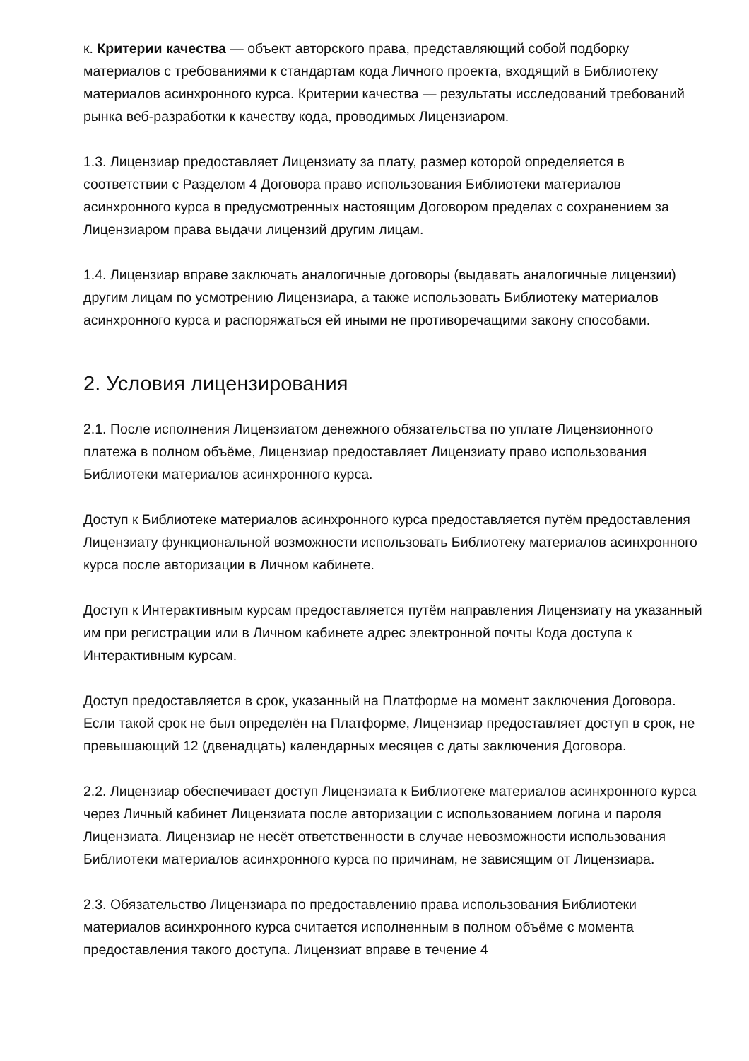к. Критерии качества — объект авторского права, представляющий собой подборку материалов с требованиями к стандартам кода Личного проекта, входящий в Библиотеку материалов асинхронного курса. Критерии качества — результаты исследований требований рынка веб-разработки к качеству кода, проводимых Лицензиаром.
1.3. Лицензиар предоставляет Лицензиату за плату, размер которой определяется в соответствии с Разделом 4 Договора право использования Библиотеки материалов асинхронного курса в предусмотренных настоящим Договором пределах с сохранением за Лицензиаром права выдачи лицензий другим лицам.
1.4. Лицензиар вправе заключать аналогичные договоры (выдавать аналогичные лицензии) другим лицам по усмотрению Лицензиара, а также использовать Библиотеку материалов асинхронного курса и распоряжаться ей иными не противоречащими закону способами.
2. Условия лицензирования
2.1. После исполнения Лицензиатом денежного обязательства по уплате Лицензионного платежа в полном объёме, Лицензиар предоставляет Лицензиату право использования Библиотеки материалов асинхронного курса.
Доступ к Библиотеке материалов асинхронного курса предоставляется путём предоставления Лицензиату функциональной возможности использовать Библиотеку материалов асинхронного курса после авторизации в Личном кабинете.
Доступ к Интерактивным курсам предоставляется путём направления Лицензиату на указанный им при регистрации или в Личном кабинете адрес электронной почты Кода доступа к Интерактивным курсам.
Доступ предоставляется в срок, указанный на Платформе на момент заключения Договора. Если такой срок не был определён на Платформе, Лицензиар предоставляет доступ в срок, не превышающий 12 (двенадцать) календарных месяцев с даты заключения Договора.
2.2. Лицензиар обеспечивает доступ Лицензиата к Библиотеке материалов асинхронного курса через Личный кабинет Лицензиата после авторизации с использованием логина и пароля Лицензиата. Лицензиар не несёт ответственности в случае невозможности использования Библиотеки материалов асинхронного курса по причинам, не зависящим от Лицензиара.
2.3. Обязательство Лицензиара по предоставлению права использования Библиотеки материалов асинхронного курса считается исполненным в полном объёме с момента предоставления такого доступа. Лицензиат вправе в течение 4